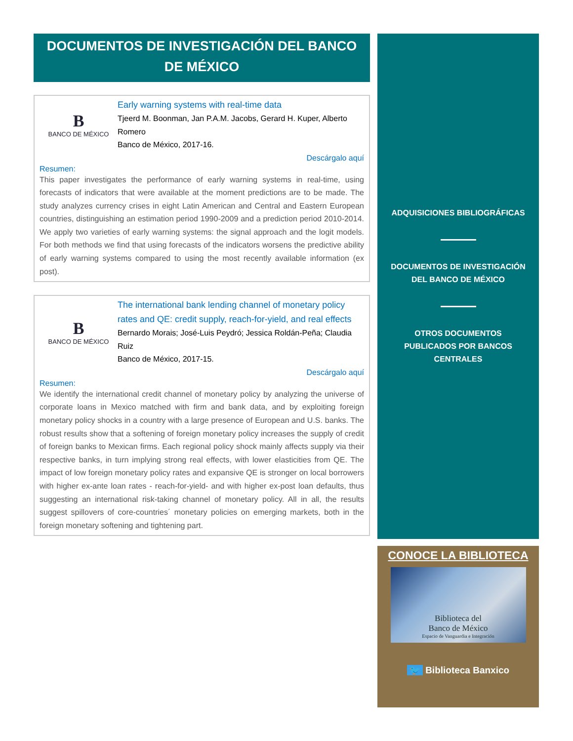DOCUMENTOS DE INVESTIGACIÓN DEL BANCO DE MÉXICO
B
BANCO DE MÉXICO
Early warning systems with real-time data
Tjeerd M. Boonman, Jan P.A.M. Jacobs, Gerard H. Kuper, Alberto Romero
Banco de México, 2017-16.
Descárgalo aquí
Resumen:
This paper investigates the performance of early warning systems in real-time, using forecasts of indicators that were available at the moment predictions are to be made. The study analyzes currency crises in eight Latin American and Central and Eastern European countries, distinguishing an estimation period 1990-2009 and a prediction period 2010-2014. We apply two varieties of early warning systems: the signal approach and the logit models. For both methods we find that using forecasts of the indicators worsens the predictive ability of early warning systems compared to using the most recently available information (ex post).
B
BANCO DE MÉXICO
The international bank lending channel of monetary policy rates and QE: credit supply, reach-for-yield, and real effects
Bernardo Morais; José-Luis Peydró; Jessica Roldán-Peña; Claudia Ruiz
Banco de México, 2017-15.
Descárgalo aquí
Resumen:
We identify the international credit channel of monetary policy by analyzing the universe of corporate loans in Mexico matched with firm and bank data, and by exploiting foreign monetary policy shocks in a country with a large presence of European and U.S. banks. The robust results show that a softening of foreign monetary policy increases the supply of credit of foreign banks to Mexican firms. Each regional policy shock mainly affects supply via their respective banks, in turn implying strong real effects, with lower elasticities from QE. The impact of low foreign monetary policy rates and expansive QE is stronger on local borrowers with higher ex-ante loan rates - reach-for-yield- and with higher ex-post loan defaults, thus suggesting an international risk-taking channel of monetary policy. All in all, the results suggest spillovers of core-countries´ monetary policies on emerging markets, both in the foreign monetary softening and tightening part.
ADQUISICIONES BIBLIOGRÁFICAS
DOCUMENTOS DE INVESTIGACIÓN
DEL BANCO DE MÉXICO
OTROS DOCUMENTOS
PUBLICADOS POR BANCOS
CENTRALES
CONOCE LA BIBLIOTECA
Biblioteca del
Banco de México
Espacio de Vanguardia e Integración
🐦 Biblioteca Banxico